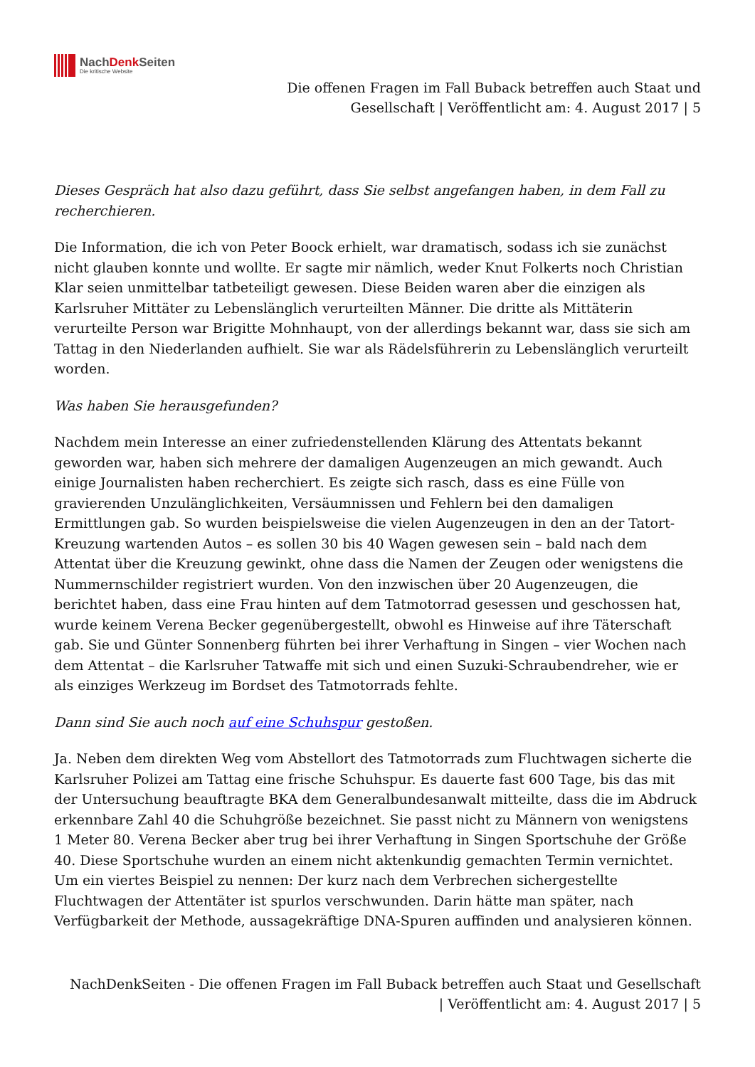NachDenk Seiten
Die kritische Website
Die offenen Fragen im Fall Buback betreffen auch Staat und
Gesellschaft | Veröffentlicht am: 4. August 2017 | 5
Dieses Gespräch hat also dazu geführt, dass Sie selbst angefangen haben, in dem Fall zu recherchieren.
Die Information, die ich von Peter Boock erhielt, war dramatisch, sodass ich sie zunächst nicht glauben konnte und wollte. Er sagte mir nämlich, weder Knut Folkerts noch Christian Klar seien unmittelbar tatbeteiligt gewesen. Diese Beiden waren aber die einzigen als Karlsruher Mittäter zu Lebenslänglich verurteilten Männer. Die dritte als Mittäterin verurteilte Person war Brigitte Mohnhaupt, von der allerdings bekannt war, dass sie sich am Tattag in den Niederlanden aufhielt. Sie war als Rädelsführerin zu Lebenslänglich verurteilt worden.
Was haben Sie herausgefunden?
Nachdem mein Interesse an einer zufriedenstellenden Klärung des Attentats bekannt geworden war, haben sich mehrere der damaligen Augenzeugen an mich gewandt. Auch einige Journalisten haben recherchiert. Es zeigte sich rasch, dass es eine Fülle von gravierenden Unzulänglichkeiten, Versäumnissen und Fehlern bei den damaligen Ermittlungen gab. So wurden beispielsweise die vielen Augenzeugen in den an der Tatort-Kreuzung wartenden Autos – es sollen 30 bis 40 Wagen gewesen sein – bald nach dem Attentat über die Kreuzung gewinkt, ohne dass die Namen der Zeugen oder wenigstens die Nummernschilder registriert wurden. Von den inzwischen über 20 Augenzeugen, die berichtet haben, dass eine Frau hinten auf dem Tatmotorrad gesessen und geschossen hat, wurde keinem Verena Becker gegenübergestellt, obwohl es Hinweise auf ihre Täterschaft gab. Sie und Günter Sonnenberg führten bei ihrer Verhaftung in Singen – vier Wochen nach dem Attentat – die Karlsruher Tatwaffe mit sich und einen Suzuki-Schraubendreher, wie er als einziges Werkzeug im Bordset des Tatmotorrads fehlte.
Dann sind Sie auch noch auf eine Schuhspur gestoßen.
Ja. Neben dem direkten Weg vom Abstellort des Tatmotorrads zum Fluchtwagen sicherte die Karlsruher Polizei am Tattag eine frische Schuhspur. Es dauerte fast 600 Tage, bis das mit der Untersuchung beauftragte BKA dem Generalbundesanwalt mitteilte, dass die im Abdruck erkennbare Zahl 40 die Schuhgröße bezeichnet. Sie passt nicht zu Männern von wenigstens 1 Meter 80. Verena Becker aber trug bei ihrer Verhaftung in Singen Sportschuhe der Größe 40. Diese Sportschuhe wurden an einem nicht aktenkundig gemachten Termin vernichtet. Um ein viertes Beispiel zu nennen: Der kurz nach dem Verbrechen sichergestellte Fluchtwagen der Attentäter ist spurlos verschwunden. Darin hätte man später, nach Verfügbarkeit der Methode, aussagekräftige DNA-Spuren auffinden und analysieren können.
NachDenkSeiten - Die offenen Fragen im Fall Buback betreffen auch Staat und Gesellschaft
| Veröffentlicht am: 4. August 2017 | 5